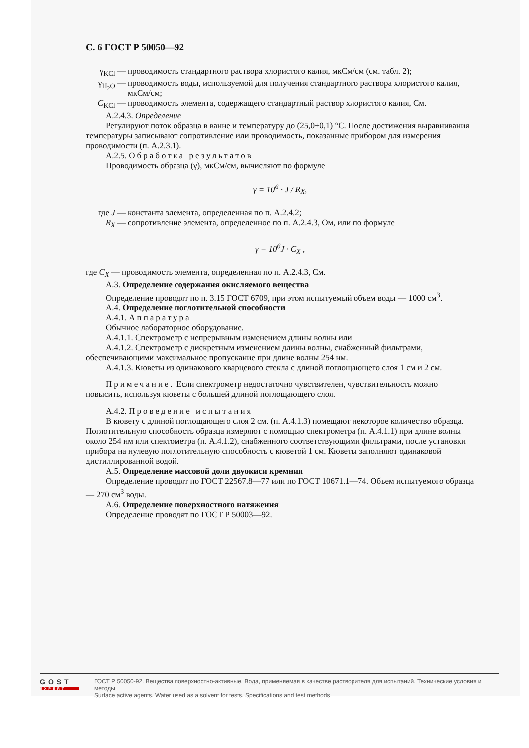С. 6 ГОСТ Р 50050—92
γ<sub>KCl</sub> — проводимость стандартного раствора хлористого калия, мкСм/см (см. табл. 2);
γ<sub>H<sub>2</sub>O</sub> — проводимость воды, используемой для получения стандартного раствора хлористого калия, мкСм/см;
C<sub>KCl</sub> — проводимость элемента, содержащего стандартный раствор хлористого калия, См.
А.2.4.3. Определение
Регулируют поток образца в ванне и температуру до (25,0±0,1) °С. После достижения выравнивания температуры записывают сопротивление или проводимость, показанные прибором для измерения проводимости (п. А.2.3.1).
А.2.5. Обработка результатов
Проводимость образца (γ), мкСм/см, вычисляют по формуле
γ = 10<sup>6</sup> · J / R<sub>X</sub>,
где J — константа элемента, определенная по п. А.2.4.2;
R<sub>X</sub> — сопротивление элемента, определенное по п. А.2.4.3, Ом, или по формуле
γ = 10<sup>6</sup>J · C<sub>X</sub> ,
где C<sub>X</sub> — проводимость элемента, определенная по п. А.2.4.3, См.
А.3. Определение содержания окисляемого вещества
Определение проводят по п. 3.15 ГОСТ 6709, при этом испытуемый объем воды — 1000 см<sup>3</sup>.
А.4. Определение поглотительной способности
А.4.1. Аппаратура
Обычное лабораторное оборудование.
А.4.1.1. Спектрометр с непрерывным изменением длины волны или
А.4.1.2. Спектрометр с дискретным изменением длины волны, снабженный фильтрами, обеспечивающими максимальное пропускание при длине волны 254 нм.
А.4.1.3. Кюветы из одинакового кварцевого стекла с длиной поглощающего слоя 1 см и 2 см.
Примечание. Если спектрометр недостаточно чувствителен, чувствительность можно повысить, используя кюветы с большей длиной поглощающего слоя.
А.4.2. Проведение испытания
В кювету с длиной поглощающего слоя 2 см. (п. А.4.1.3) помещают некоторое количество образца. Поглотительную способность образца измеряют с помощью спектрометра (п. А.4.1.1) при длине волны около 254 нм или спектометра (п. А.4.1.2), снабженного соответствующими фильтрами, после установки прибора на нулевую поглотительную способность с кюветой 1 см. Кюветы заполняют одинаковой дистиллированной водой.
А.5. Определение массовой доли двуокиси кремния
Определение проводят по ГОСТ 22567.8—77 или по ГОСТ 10671.1—74. Объем испытуемого образца — 270 см<sup>3</sup> воды.
А.6. Определение поверхностного натяжения
Определение проводят по ГОСТ Р 50003—92.
GOST
EXPERT
ГОСТ Р 50050-92. Вещества поверхностно-активные. Вода, применяемая в качестве растворителя для испытаний. Технические условия и методы
Surface active agents. Water used as a solvent for tests. Specifications and test methods